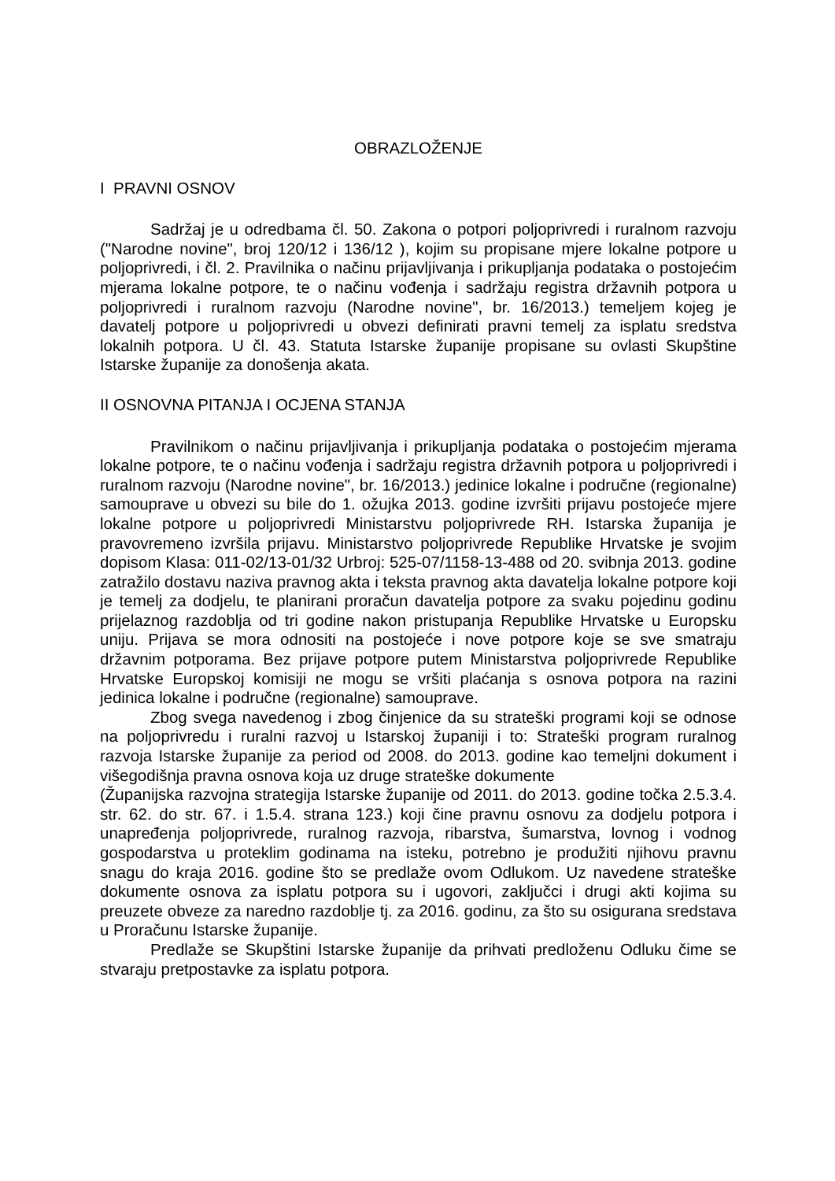OBRAZLOŽENJE
I PRAVNI OSNOV
Sadržaj je u odredbama čl. 50. Zakona o potpori poljoprivredi i ruralnom razvoju ("Narodne novine", broj 120/12 i 136/12 ), kojim su propisane mjere lokalne potpore u poljoprivredi, i čl. 2. Pravilnika o načinu prijavljivanja i prikupljanja podataka o postojećim mjerama lokalne potpore, te o načinu vođenja i sadržaju registra državnih potpora u poljoprivredi i ruralnom razvoju (Narodne novine", br. 16/2013.) temeljem kojeg je davatelj potpore u poljoprivredi u obvezi definirati pravni temelj za isplatu sredstva lokalnih potpora. U čl. 43. Statuta Istarske županije propisane su ovlasti Skupštine Istarske županije za donošenja akata.
II OSNOVNA PITANJA I OCJENA STANJA
Pravilnikom o načinu prijavljivanja i prikupljanja podataka o postojećim mjerama lokalne potpore, te o načinu vođenja i sadržaju registra državnih potpora u poljoprivredi i ruralnom razvoju (Narodne novine", br. 16/2013.) jedinice lokalne i područne (regionalne) samouprave u obvezi su bile do 1. ožujka 2013. godine izvršiti prijavu postojeće mjere lokalne potpore u poljoprivredi Ministarstvu poljoprivrede RH. Istarska županija je pravovremeno izvršila prijavu. Ministarstvo poljoprivrede Republike Hrvatske je svojim dopisom Klasa: 011-02/13-01/32 Urbroj: 525-07/1158-13-488 od 20. svibnja 2013. godine zatražilo dostavu naziva pravnog akta i teksta pravnog akta davatelja lokalne potpore koji je temelj za dodjelu, te planirani proračun davatelja potpore za svaku pojedinu godinu prijelaznog razdoblja od tri godine nakon pristupanja Republike Hrvatske u Europsku uniju. Prijava se mora odnositi na postojeće i nove potpore koje se sve smatraju državnim potporama. Bez prijave potpore putem Ministarstva poljoprivrede Republike Hrvatske Europskoj komisiji ne mogu se vršiti plaćanja s osnova potpora na razini jedinica lokalne i područne (regionalne) samouprave.
Zbog svega navedenog i zbog činjenice da su strateški programi koji se odnose na poljoprivredu i ruralni razvoj u Istarskoj županiji i to: Strateški program ruralnog razvoja Istarske županije za period od 2008. do 2013. godine kao temeljni dokument i višegodišnja pravna osnova koja uz druge strateške dokumente
(Županijska razvojna strategija Istarske županije od 2011. do 2013. godine točka 2.5.3.4. str. 62. do str. 67. i 1.5.4. strana 123.) koji čine pravnu osnovu za dodjelu potpora i unapređenja poljoprivrede, ruralnog razvoja, ribarstva, šumarstva, lovnog i vodnog gospodarstva u proteklim godinama na isteku, potrebno je produžiti njihovu pravnu snagu do kraja 2016. godine što se predlaže ovom Odlukom. Uz navedene strateške dokumente osnova za isplatu potpora su i ugovori, zaključci i drugi akti kojima su preuzete obveze za naredno razdoblje tj. za 2016. godinu, za što su osigurana sredstava u Proračunu Istarske županije.
Predlaže se Skupštini Istarske županije da prihvati predloženu Odluku čime se stvaraju pretpostavke za isplatu potpora.